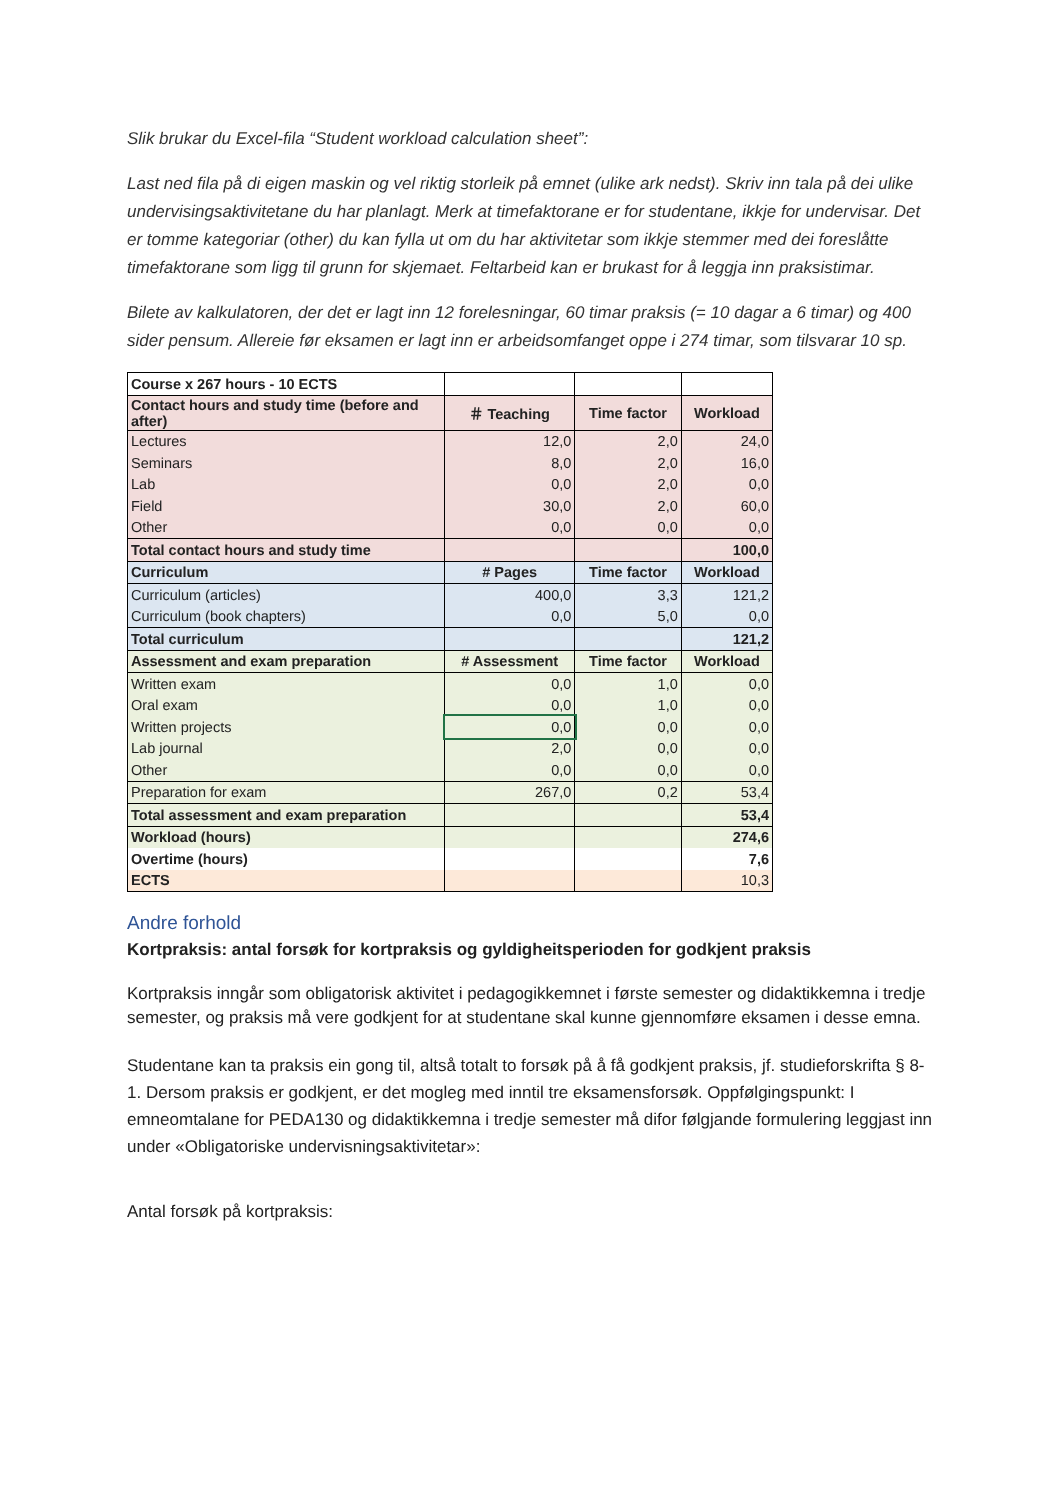Slik brukar du Excel-fila “Student workload calculation sheet”:
Last ned fila på di eigen maskin og vel riktig storleik på emnet (ulike ark nedst). Skriv inn tala på dei ulike undervisingsaktivitetane du har planlagt. Merk at timefaktorane er for studentane, ikkje for undervisar. Det er tomme kategoriar (other) du kan fylla ut om du har aktivitetar som ikkje stemmer med dei foreslåtte timefaktorane som ligg til grunn for skjemaet. Feltarbeid kan er brukast for å leggja inn praksistimar.
Bilete av kalkulatoren, der det er lagt inn 12 forelesningar, 60 timar praksis (= 10 dagar a 6 timar) og 400 sider pensum. Allereie før eksamen er lagt inn er arbeidsomfanget oppe i 274 timar, som tilsvarar 10 sp.
| Course x 267 hours - 10 ECTS | | | |
| Contact hours and study time (before and after) | ＃ Teaching | Time factor | Workload |
| Lectures | 12,0 | 2,0 | 24,0 |
| Seminars | 8,0 | 2,0 | 16,0 |
| Lab | 0,0 | 2,0 | 0,0 |
| Field | 30,0 | 2,0 | 60,0 |
| Other | 0,0 | 0,0 | 0,0 |
| Total contact hours and study time | | | 100,0 |
| Curriculum | # Pages | Time factor | Workload |
| Curriculum (articles) | 400,0 | 3,3 | 121,2 |
| Curriculum (book chapters) | 0,0 | 5,0 | 0,0 |
| Total curriculum | | | 121,2 |
| Assessment and exam preparation | # Assessment | Time factor | Workload |
| Written exam | 0,0 | 1,0 | 0,0 |
| Oral exam | 0,0 | 1,0 | 0,0 |
| Written projects | 0,0 | 0,0 | 0,0 |
| Lab journal | 2,0 | 0,0 | 0,0 |
| Other | 0,0 | 0,0 | 0,0 |
| Preparation for exam | 267,0 | 0,2 | 53,4 |
| Total assessment and exam preparation | | | 53,4 |
| Workload (hours) | | | 274,6 |
| Overtime (hours) | | | 7,6 |
| ECTS | | | 10,3 |
Andre forhold
Kortpraksis: antal forsøk for kortpraksis og gyldigheitsperioden for godkjent praksis
Kortpraksis inngår som obligatorisk aktivitet i pedagogikkemnet i første semester og didaktikkemna i tredje semester, og praksis må vere godkjent for at studentane skal kunne gjennomføre eksamen i desse emna.
Studentane kan ta praksis ein gong til, altså totalt to forsøk på å få godkjent praksis, jf. studieforskrifta § 8-1. Dersom praksis er godkjent, er det mogleg med inntil tre eksamensforsøk. Oppfølgingspunkt: I emneomtalane for PEDA130 og didaktikkemna i tredje semester må difor følgjande formulering leggjast inn under «Obligatoriske undervisningsaktivitetar»:
Antal forsøk på kortpraksis: